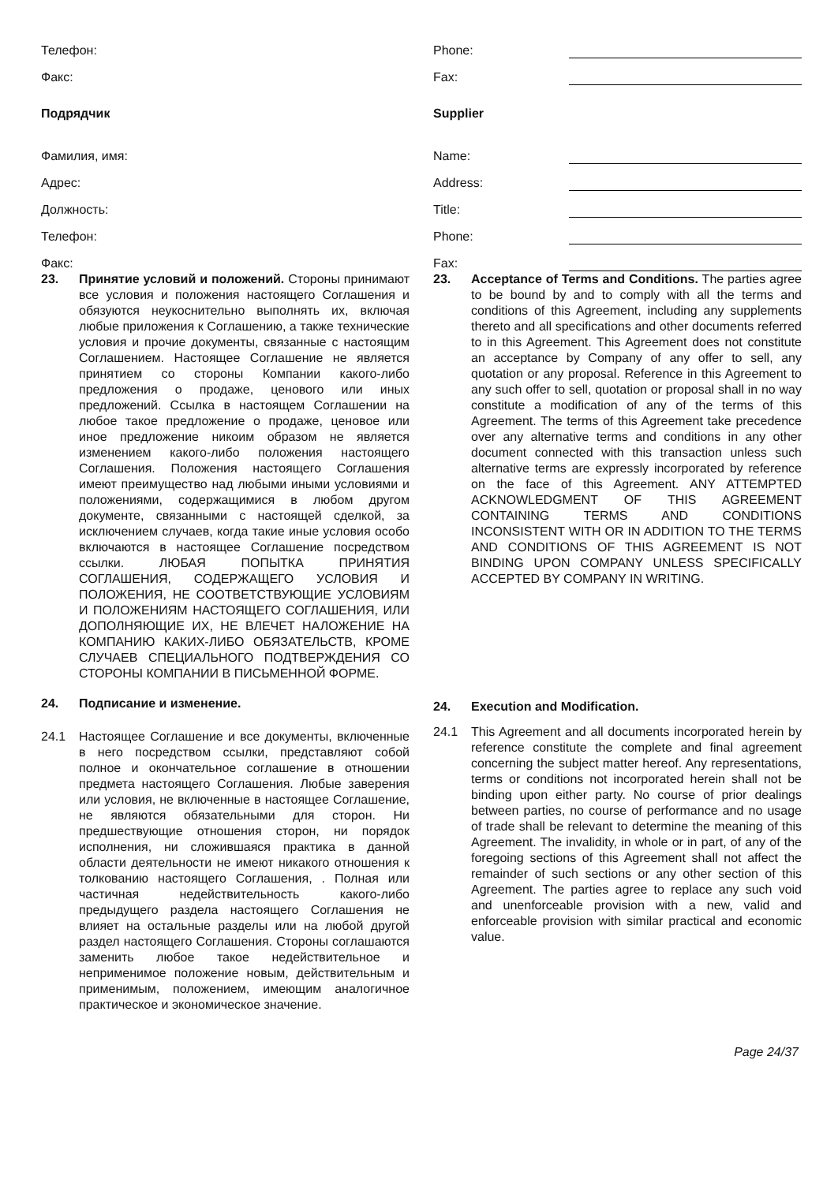Телефон:
Факс:
Подрядчик
Фамилия, имя:
Адрес:
Должность:
Телефон:
Факс:
23. Принятие условий и положений. Стороны принимают все условия и положения настоящего Соглашения и обязуются неукоснительно выполнять их, включая любые приложения к Соглашению, а также технические условия и прочие документы, связанные с настоящим Соглашением. Настоящее Соглашение не является принятием со стороны Компании какого-либо предложения о продаже, ценового или иных предложений. Ссылка в настоящем Соглашении на любое такое предложение о продаже, ценовое или иное предложение никоим образом не является изменением какого-либо положения настоящего Соглашения. Положения настоящего Соглашения имеют преимущество над любыми иными условиями и положениями, содержащимися в любом другом документе, связанными с настоящей сделкой, за исключением случаев, когда такие иные условия особо включаются в настоящее Соглашение посредством ссылки. ЛЮБАЯ ПОПЫТКА ПРИНЯТИЯ СОГЛАШЕНИЯ, СОДЕРЖАЩЕГО УСЛОВИЯ И ПОЛОЖЕНИЯ, НЕ СООТВЕТСТВУЮЩИЕ УСЛОВИЯМ И ПОЛОЖЕНИЯМ НАСТОЯЩЕГО СОГЛАШЕНИЯ, ИЛИ ДОПОЛНЯЮЩИЕ ИХ, НЕ ВЛЕЧЕТ НАЛОЖЕНИЕ НА КОМПАНИЮ КАКИХ-ЛИБО ОБЯЗАТЕЛЬСТВ, КРОМЕ СЛУЧАЕВ СПЕЦИАЛЬНОГО ПОДТВЕРЖДЕНИЯ СО СТОРОНЫ КОМПАНИИ В ПИСЬМЕННОЙ ФОРМЕ.
24. Подписание и изменение.
24.1 Настоящее Соглашение и все документы, включенные в него посредством ссылки, представляют собой полное и окончательное соглашение в отношении предмета настоящего Соглашения. Любые заверения или условия, не включенные в настоящее Соглашение, не являются обязательными для сторон. Ни предшествующие отношения сторон, ни порядок исполнения, ни сложившаяся практика в данной области деятельности не имеют никакого отношения к толкованию настоящего Соглашения, . Полная или частичная недействительность какого-либо предыдущего раздела настоящего Соглашения не влияет на остальные разделы или на любой другой раздел настоящего Соглашения. Стороны соглашаются заменить любое такое недействительное и неприменимое положение новым, действительным и применимым, положением, имеющим аналогичное практическое и экономическое значение.
Phone:
Fax:
Supplier
Name:
Address:
Title:
Phone:
Fax:
23. Acceptance of Terms and Conditions. The parties agree to be bound by and to comply with all the terms and conditions of this Agreement, including any supplements thereto and all specifications and other documents referred to in this Agreement. This Agreement does not constitute an acceptance by Company of any offer to sell, any quotation or any proposal. Reference in this Agreement to any such offer to sell, quotation or proposal shall in no way constitute a modification of any of the terms of this Agreement. The terms of this Agreement take precedence over any alternative terms and conditions in any other document connected with this transaction unless such alternative terms are expressly incorporated by reference on the face of this Agreement. ANY ATTEMPTED ACKNOWLEDGMENT OF THIS AGREEMENT CONTAINING TERMS AND CONDITIONS INCONSISTENT WITH OR IN ADDITION TO THE TERMS AND CONDITIONS OF THIS AGREEMENT IS NOT BINDING UPON COMPANY UNLESS SPECIFICALLY ACCEPTED BY COMPANY IN WRITING.
24. Execution and Modification.
24.1 This Agreement and all documents incorporated herein by reference constitute the complete and final agreement concerning the subject matter hereof. Any representations, terms or conditions not incorporated herein shall not be binding upon either party. No course of prior dealings between parties, no course of performance and no usage of trade shall be relevant to determine the meaning of this Agreement. The invalidity, in whole or in part, of any of the foregoing sections of this Agreement shall not affect the remainder of such sections or any other section of this Agreement. The parties agree to replace any such void and unenforceable provision with a new, valid and enforceable provision with similar practical and economic value.
Page 24/37